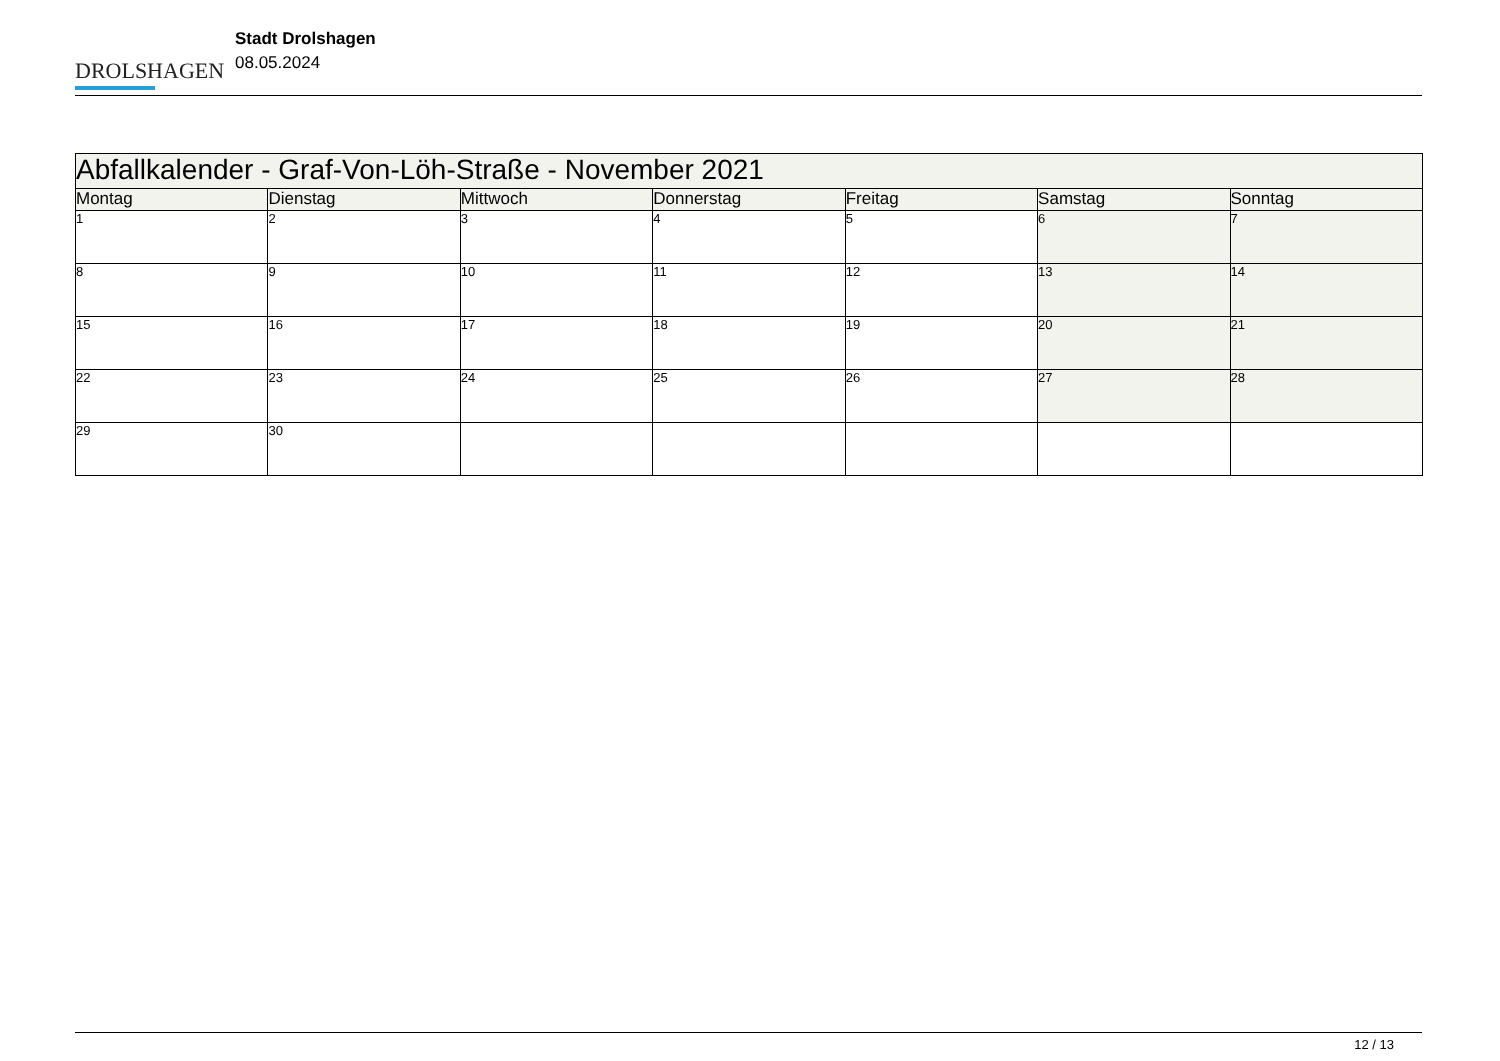DROLSHAGEN
Stadt Drolshagen
08.05.2024
| Abfallkalender - Graf-Von-Löh-Straße - November 2021 | | | | | | |
| --- | --- | --- | --- | --- | --- | --- |
| Montag | Dienstag | Mittwoch | Donnerstag | Freitag | Samstag | Sonntag |
| 1 | 2 | 3 | 4 | 5 | 6 | 7 |
| 8 | 9 | 10 | 11 | 12 | 13 | 14 |
| 15 | 16 | 17 | 18 | 19 | 20 | 21 |
| 22 | 23 | 24 | 25 | 26 | 27 | 28 |
| 29 | 30 | | | | | |
12 / 13